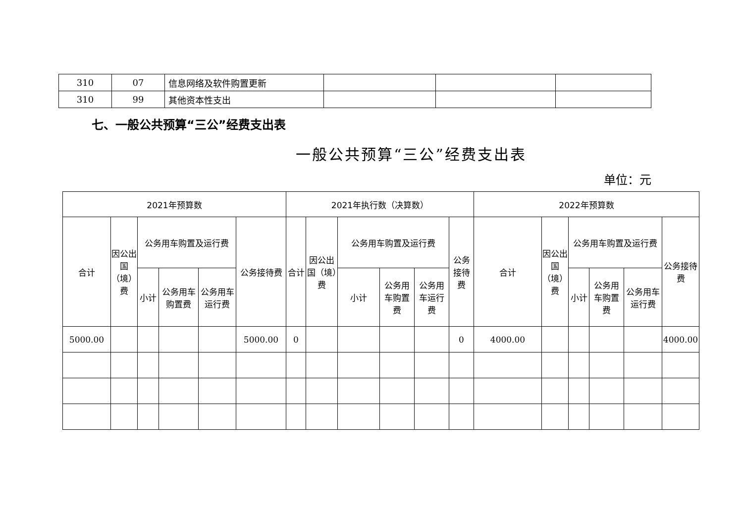| 310 | 07 | 信息网络及软件购置更新 | | | |
| 310 | 99 | 其他资本性支出 | | | |
七、一般公共预算“三公”经费支出表
一般公共预算“三公”经费支出表
单位：元
| 2021年预算数 | | | | | | 2021年执行数（决算数） | | | | | | 2022年预算数 | | | | | |
| --- | --- | --- | --- | --- | --- | --- | --- | --- | --- | --- | --- | --- | --- | --- | --- | --- | --- |
| 合计 | 因公出国（境）费 | 公务用车购置及运行费 | | | 公务接待费 | 合计 | 因公出国（境）费 | 公务用车购置及运行费 | | | 公务接待费 | 合计 | 因公出国（境）费 | 公务用车购置及运行费 | | | 公务接待费 |
| | | 小计 | 公务用车购置费 | 公务用车运行费 | | | | 小计 | 公务用车购置费 | 公务用车运行费 | | | | 小计 | 公务用车购置费 | 公务用车运行费 | |
| 5000.00 | | | | | 5000.00 | 0 | | | | | 0 | 4000.00 | | | | | 4000.00 |